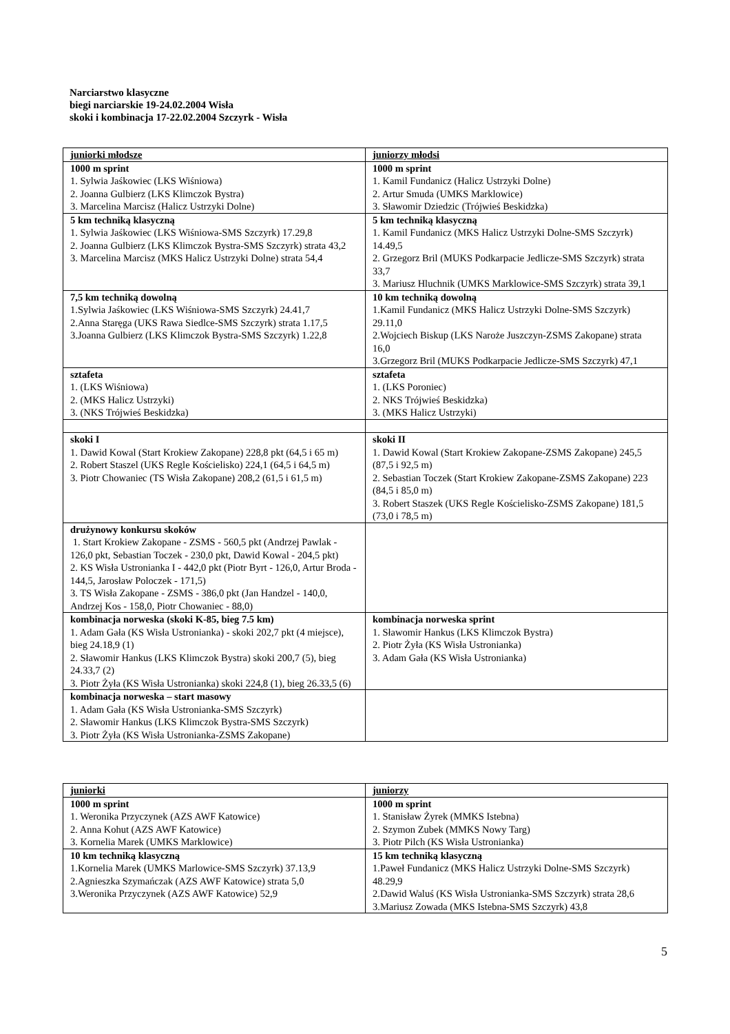Narciarstwo klasyczne
biegi narciarskie 19-24.02.2004 Wisła
skoki i kombinacja 17-22.02.2004 Szczyrk - Wisła
| juniorki młodsze | juniorzy młodsi |
| 1000 m sprint 1. Sylwia Jaśkowiec (LKS Wiśniowa) 2. Joanna Gulbierz (LKS Klimczok Bystra) 3. Marcelina Marcisz (Halicz Ustrzyki Dolne) | 1000 m sprint 1. Kamil Fundanicz (Halicz Ustrzyki Dolne) 2. Artur Smuda (UMKS Marklowice) 3. Sławomir Dziedzic (Trójwieś Beskidzka) |
| 5 km techniką klasyczną 1. Sylwia Jaśkowiec (LKS Wiśniowa-SMS Szczyrk) 17.29,8 2. Joanna Gulbierz (LKS Klimczok Bystra-SMS Szczyrk) strata 43,2 3. Marcelina Marcisz (MKS Halicz Ustrzyki Dolne) strata 54,4 | 5 km techniką klasyczną 1. Kamil Fundanicz (MKS Halicz Ustrzyki Dolne-SMS Szczyrk) 14.49,5 2. Grzegorz Bril (MUKS Podkarpacie Jedlicze-SMS Szczyrk) strata 33,7 3. Mariusz Hluchnik (UMKS Marklowice-SMS Szczyrk) strata 39,1 |
| 7,5 km techniką dowolną 1.Sylwia Jaśkowiec (LKS Wiśniowa-SMS Szczyrk) 24.41,7 2.Anna Staręga (UKS Rawa Siedlce-SMS Szczyrk) strata 1.17,5 3.Joanna Gulbierz (LKS Klimczok Bystra-SMS Szczyrk) 1.22,8 | 10 km techniką dowolną 1.Kamil Fundanicz (MKS Halicz Ustrzyki Dolne-SMS Szczyrk) 29.11,0 2.Wojciech Biskup (LKS Naroże Juszczyn-ZSMS Zakopane) strata 16,0 3.Grzegorz Bril (MUKS Podkarpacie Jedlicze-SMS Szczyrk) 47,1 |
| sztafeta 1. (LKS Wiśniowa) 2. (MKS Halicz Ustrzyki) 3. (NKS Trójwieś Beskidzka) | sztafeta 1. (LKS Poroniec) 2. NKS Trójwieś Beskidzka) 3. (MKS Halicz Ustrzyki) |
| skoki I 1. Dawid Kowal (Start Krokiew Zakopane) 228,8 pkt (64,5 i 65 m) 2. Robert Staszel (UKS Regle Kościelisko) 224,1 (64,5 i 64,5 m) 3. Piotr Chowaniec (TS Wisła Zakopane) 208,2 (61,5 i 61,5 m) | skoki II 1. Dawid Kowal (Start Krokiew Zakopane-ZSMS Zakopane) 245,5 (87,5 i 92,5 m) 2. Sebastian Toczek (Start Krokiew Zakopane-ZSMS Zakopane) 223 (84,5 i 85,0 m) 3. Robert Staszek (UKS Regle Kościelisko-ZSMS Zakopane) 181,5 (73,0 i 78,5 m) |
| drużynowy konkursu skoków 1. Start Krokiew Zakopane - ZSMS - 560,5 pkt (Andrzej Pawlak - 126,0 pkt, Sebastian Toczek - 230,0 pkt, Dawid Kowal - 204,5 pkt) 2. KS Wisła Ustronianka I - 442,0 pkt (Piotr Byrt - 126,0, Artur Broda - 144,5, Jarosław Poloczek - 171,5) 3. TS Wisła Zakopane - ZSMS - 386,0 pkt (Jan Handzel - 140,0, Andrzej Kos - 158,0, Piotr Chowaniec - 88,0) | |
| kombinacja norweska (skoki K-85, bieg 7.5 km) 1. Adam Gała (KS Wisła Ustronianka) - skoki 202,7 pkt (4 miejsce), bieg 24.18,9 (1) 2. Sławomir Hankus (LKS Klimczok Bystra) skoki 200,7 (5), bieg 24.33,7 (2) 3. Piotr Żyła (KS Wisła Ustronianka) skoki 224,8 (1), bieg 26.33,5 (6) | kombinacja norweska sprint 1. Sławomir Hankus (LKS Klimczok Bystra) 2. Piotr Żyła (KS Wisła Ustronianka) 3. Adam Gała (KS Wisła Ustronianka) |
| kombinacja norweska – start masowy 1. Adam Gała (KS Wisła Ustronianka-SMS Szczyrk) 2. Sławomir Hankus (LKS Klimczok Bystra-SMS Szczyrk) 3. Piotr Żyła (KS Wisła Ustronianka-ZSMS Zakopane) | |
| juniorki | juniorzy |
| 1000 m sprint 1. Weronika Przyczynek (AZS AWF Katowice) 2. Anna Kohut (AZS AWF Katowice) 3. Kornelia Marek (UMKS Marklowice) | 1000 m sprint 1. Stanisław Żyrek (MMKS Istebna) 2. Szymon Zubek (MMKS Nowy Targ) 3. Piotr Pilch (KS Wisła Ustronianka) |
| 10 km techniką klasyczną 1.Kornelia Marek (UMKS Marlowice-SMS Szczyrk) 37.13,9 2.Agnieszka Szymańczak (AZS AWF Katowice) strata 5,0 3.Weronika Przyczynek (AZS AWF Katowice) 52,9 | 15 km techniką klasyczną 1.Paweł Fundanicz (MKS Halicz Ustrzyki Dolne-SMS Szczyrk) 48.29,9 2.Dawid Waluś (KS Wisła Ustronianka-SMS Szczyrk) strata 28,6 3.Mariusz Zowada (MKS Istebna-SMS Szczyrk) 43,8 |
5